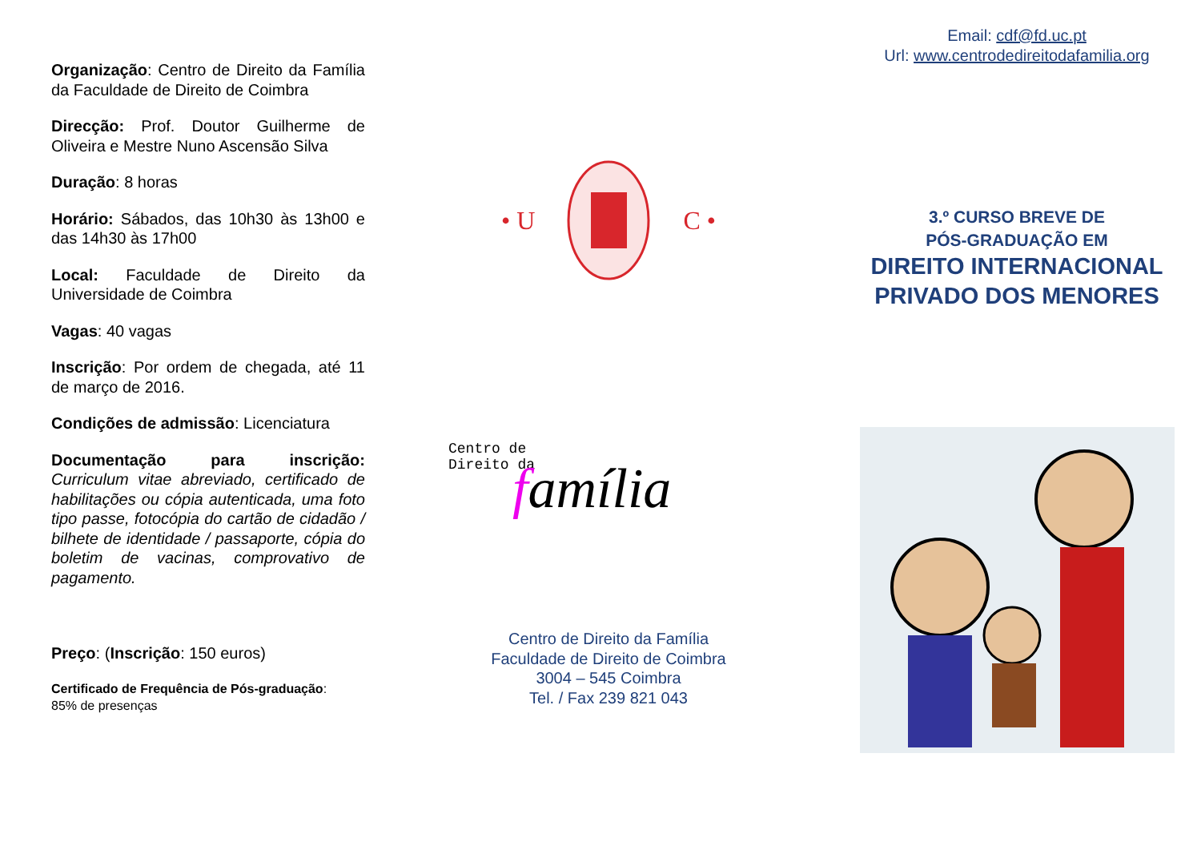Organização: Centro de Direito da Família da Faculdade de Direito de Coimbra
Direcção: Prof. Doutor Guilherme de Oliveira e Mestre Nuno Ascensão Silva
Duração: 8 horas
Horário: Sábados, das 10h30 às 13h00 e das 14h30 às 17h00
Local: Faculdade de Direito da Universidade de Coimbra
Vagas: 40 vagas
Inscrição: Por ordem de chegada, até 11 de março de 2016.
Condições de admissão: Licenciatura
Documentação para inscrição: Curriculum vitae abreviado, certificado de habilitações ou cópia autenticada, uma foto tipo passe, fotocópia do cartão de cidadão / bilhete de identidade / passaporte, cópia do boletim de vacinas, comprovativo de pagamento.
Preço: (Inscrição: 150 euros)
Certificado de Frequência de Pós-graduação:
85% de presenças
• U C •
Centro de
Direito da
família
Centro de Direito da Família
Faculdade de Direito de Coimbra
3004 – 545 Coimbra
Tel. / Fax 239 821 043
Email: cdf@fd.uc.pt
Url: www.centrodedireitodafamilia.org
3.º CURSO BREVE DE
PÓS-GRADUAÇÃO EM
DIREITO INTERNACIONAL
PRIVADO DOS MENORES